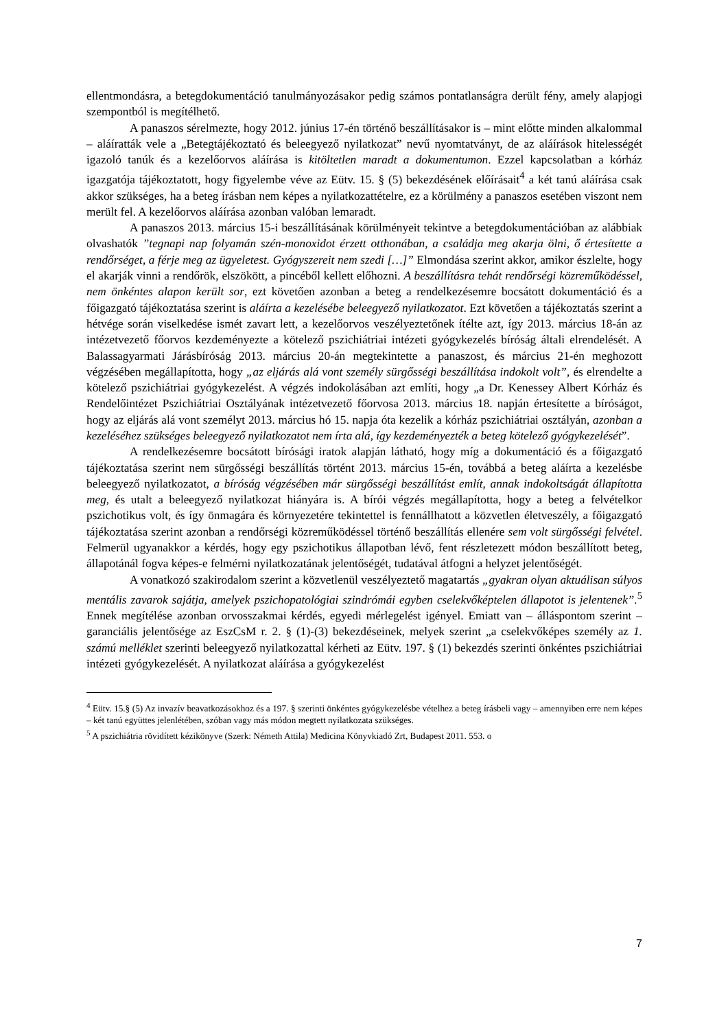ellentmondásra, a betegdokumentáció tanulmányozásakor pedig számos pontatlanságra derült fény, amely alapjogi szempontból is megítélhető.
A panaszos sérelmezte, hogy 2012. június 17-én történő beszállításakor is – mint előtte minden alkalommal – aláíratták vele a „Betegtájékoztató és beleegyező nyilatkozat” nevű nyomtatványt, de az aláírások hitelességét igazoló tanúk és a kezelőorvos aláírása is kitöltetlen maradt a dokumentumon. Ezzel kapcsolatban a kórház igazgatója tájékoztatott, hogy figyelembe véve az Eütv. 15. § (5) bekezdésének előírásait<sup>4</sup> a két tanú aláírása csak akkor szükséges, ha a beteg írásban nem képes a nyilatkozattételre, ez a körülmény a panaszos esetében viszont nem merült fel. A kezelőorvos aláírása azonban valóban lemaradt.
A panaszos 2013. március 15-i beszállításának körülményeit tekintve a betegdokumentációban az alábbiak olvashatók ”tegnapi nap folyamán szén-monoxidot érzett otthonában, a családja meg akarja ölni, ő értesítette a rendőrséget, a férje meg az ügyeletest. Gyógyszereit nem szedi […]” Elmondása szerint akkor, amikor észlelte, hogy el akarják vinni a rendőrök, elszökött, a pincéből kellett előhozni. A beszállításra tehát rendőrségi közreműködéssel, nem önkéntes alapon került sor, ezt követően azonban a beteg a rendelkezésemre bocsátott dokumentáció és a főigazgató tájékoztatása szerint is aláírta a kezelésébe beleegyező nyilatkozatot. Ezt követően a tájékoztatás szerint a hétvége során viselkedése ismét zavart lett, a kezelőorvos veszélyeztetőnek ítélte azt, így 2013. március 18-án az intézetvezető főorvos kezdeményezte a kötelező pszichiátriai intézeti gyógykezelés bíróság általi elrendelését. A Balassagyarmati Járásbíróság 2013. március 20-án megtekintette a panaszost, és március 21-én meghozott végzésében megállapította, hogy „az eljárás alá vont személy sürgősségi beszállítása indokolt volt”, és elrendelte a kötelező pszichiátriai gyógykezelést. A végzés indokolásában azt említi, hogy „a Dr. Kenessey Albert Kórház és Rendelőintézet Pszichiátriai Osztályának intézetvezető főorvosa 2013. március 18. napján értesítette a bíróságot, hogy az eljárás alá vont személyt 2013. március hó 15. napja óta kezelik a kórház pszichiátriai osztályán, azonban a kezeléséhez szükséges beleegyező nyilatkozatot nem írta alá, így kezdeményezték a beteg kötelező gyógykezelését”.
A rendelkezésemre bocsátott bírósági iratok alapján látható, hogy míg a dokumentáció és a főigazgató tájékoztatása szerint nem sürgősségi beszállítás történt 2013. március 15-én, továbbá a beteg aláírta a kezelésbe beleegyező nyilatkozatot, a bíróság végzésében már sürgősségi beszállítást említ, annak indokoltságát állapította meg, és utalt a beleegyező nyilatkozat hiányára is. A bírói végzés megállapította, hogy a beteg a felvételkor pszichotikus volt, és így önmagára és környezetére tekintettel is fennállhatott a közvetlen életveszély, a főigazgató tájékoztatása szerint azonban a rendőrségi közreműködéssel történő beszállítás ellenére sem volt sürgősségi felvétel. Felmerül ugyanakkor a kérdés, hogy egy pszichotikus állapotban lévő, fent részletezett módon beszállított beteg, állapotánál fogva képes-e felmérni nyilatkozatának jelentőségét, tudatával átfogni a helyzet jelentőségét.
A vonatkozó szakirodalom szerint a közvetlenül veszélyeztető magatartás „gyakran olyan aktuálisan súlyos mentális zavarok sajátja, amelyek pszichopatológiai szindrómái egyben cselekvőképtelen állapotot is jelentenek”.<sup>5</sup> Ennek megítélése azonban orvosszakmai kérdés, egyedi mérlegelést igényel. Emiatt van – álláspontom szerint – garanciális jelentősége az EszCsM r. 2. § (1)-(3) bekezdéseinek, melyek szerint „a cselekvőképes személy az 1. számú melléklet szerinti beleegyező nyilatkozattal kérheti az Eütv. 197. § (1) bekezdés szerinti önkéntes pszichiátriai intézeti gyógykezelését. A nyilatkozat aláírása a gyógykezelést
<sup>4</sup> Eütv. 15.§ (5) Az invazív beavatkozásokhoz és a 197. § szerinti önkéntes gyógykezelésbe vételhez a beteg írásbeli vagy – amennyiben erre nem képes – két tanú együttes jelenlétében, szóban vagy más módon megtett nyilatkozata szükséges.
<sup>5</sup> A pszichiátria rövidített kézikönyve (Szerk: Németh Attila) Medicina Könyvkiadó Zrt, Budapest 2011. 553. o
7